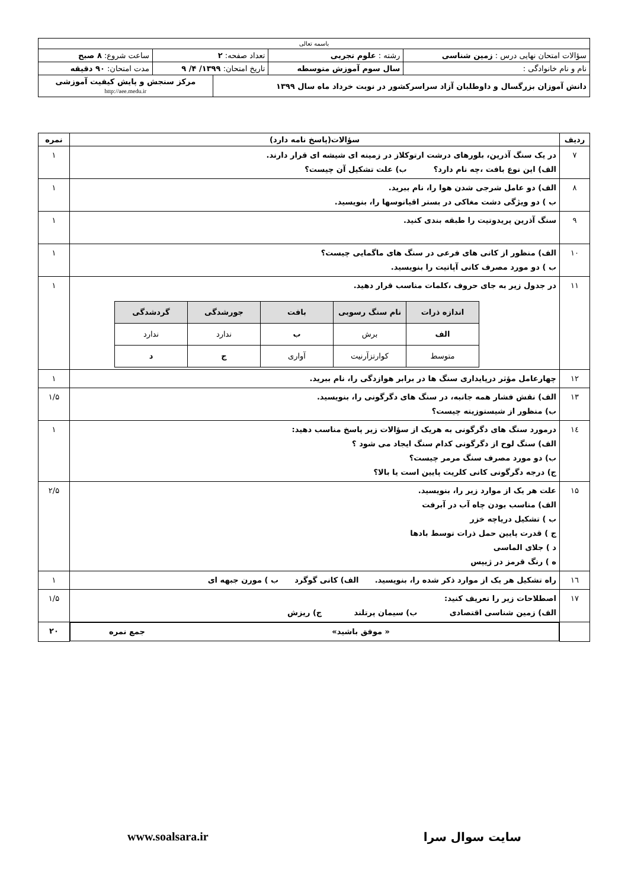| باسمه تعالی | | | | | |
| سؤالات امتحان نهایی درس : زمین شناسی | | رشته : علوم تجربی | تعداد صفحه: ۲ | | ساعت شروع: ۸ صبح |
| نام و نام خانوادگی : | سال سوم آموزش متوسطه | | تاریخ امتحان: ۱۳۹۹/ ۴/ ۹ | | مدت امتحان: ۹۰ دقیقه |
| دانش آموزان بزرگسال و داوطلبان آزاد سراسرکشور در نوبت خرداد ماه سال ۱۳۹۹ | | | | مرکز سنجش و پایش کیفیت آموزشی http://aee.medu.ir | |
| ردیف | سؤالات(پاسخ نامه دارد) | نمره |
| --- | --- | --- |
| ۷ | در یک سنگ آذرین، بلورهای درشت ارتوکلاز در زمینه ای شیشه ای قرار دارند. الف) این نوع بافت ،چه نام دارد؟ ب) علت تشکیل آن چیست؟ | ۱ |
| ۸ | الف) دو عامل شرجی شدن هوا را، نام ببرید. ب ) دو ویژگی دشت مغاکی در بستر اقیانوسها را، بنویسید. | ۱ |
| ۹ | سنگ آذرین پریدوتیت را طبقه بندی کنید. | ۱ |
| ۱۰ | الف) منظور از کانی های فرعی در سنگ های ماگمایی چیست؟ ب ) دو مورد مصرف کانی آپاتیت را بنویسید. | ۱ |
| ۱۱ | در جدول زیر به جای حروف ،کلمات مناسب قرار دهید. / اندازه ذرات / نام سنگ رسوبی / بافت / جورشدگی / گردشدگی / / --- / --- / --- / --- / --- / / الف / برش / ب / ندارد / ندارد / / متوسط / کوارتزآرنیت / آواری / ج / د / | ۱ |
| ۱۲ | چهارعامل مؤثر درپایداری سنگ ها در برابر هوازدگی را، نام ببرید. | ۱ |
| ۱۳ | الف) نقش فشار همه جانبه، در سنگ های دگرگونی را، بنویسید. ب) منظور از شیستوزیته چیست؟ | ۱/۵ |
| ۱٤ | درمورد سنگ های دگرگونی به هریک از سؤالات زیر پاسخ مناسب دهید: الف) سنگ لوح از دگرگونی کدام سنگ ایجاد می شود ؟ ب) دو مورد مصرف سنگ مرمر چیست؟ ج) درجه دگرگونی کانی کلریت پایین است یا بالا؟ | ۱ |
| ۱۵ | علت هر یک از موارد زیر را، بنویسید. الف) مناسب بودن چاه آب در آبرفت ب ) تشکیل دریاچه خزر ج ) قدرت پایین حمل ذرات توسط بادها د ) جلای الماسی ه ) رنگ قرمز در ژیپس | ۲/۵ |
| ۱٦ | راه تشکیل هر یک از موارد ذکر شده را، بنویسید. الف) کانی گوگرد ب ) مورن جبهه ای | ۱ |
| ۱۷ | اصطلاحات زیر را تعریف کنید: الف) زمین شناسی اقتصادی ب) سیمان پرتلند ج) ریزش | ۱/۵ |
| | « موفق باشید» جمع نمره | ۲۰ |
سایت سوال سرا www.soalsara.ir